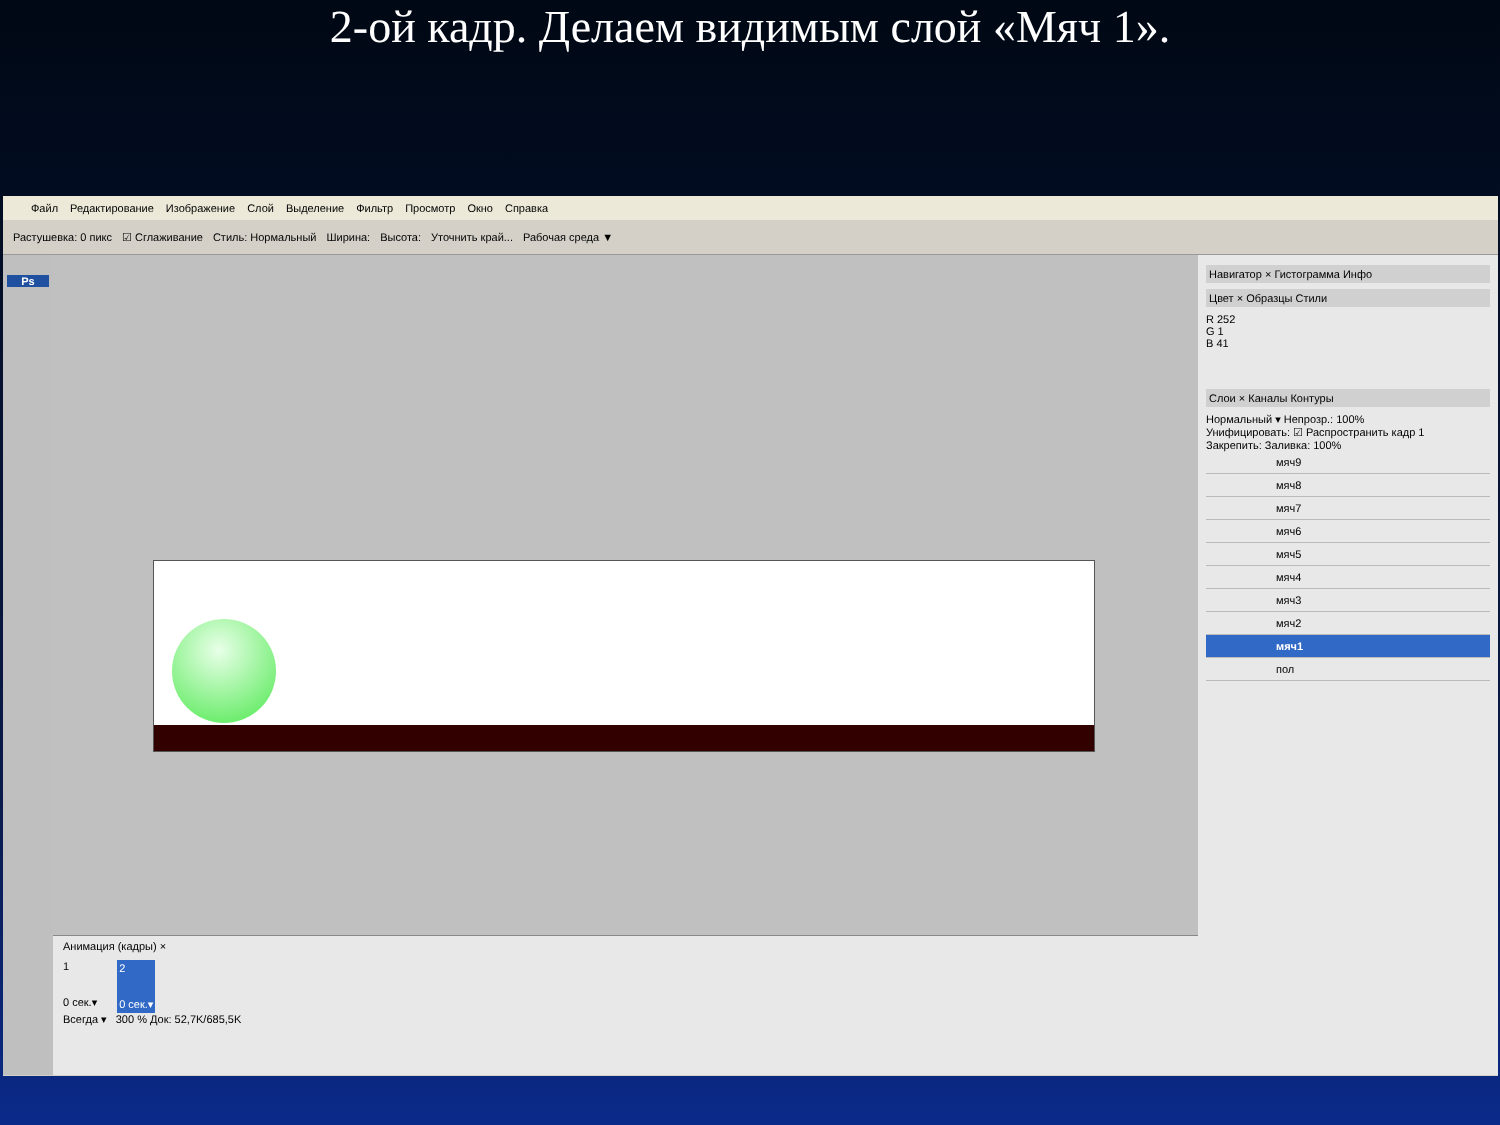2-ой кадр. Делаем видимым слой «Мяч 1».
Файл Редактирование Изображение Слой Выделение Фильтр Просмотр Окно Справка
Растушевка: 0 пикс ☑ Сглаживание Стиль: Нормальный Ширина: Высота: Уточнить край... Рабочая среда ▼
Ps
Анимация (кадры) ×
1
0 сек.▾
2
0 сек.▾
Всегда ▾ 300 % Док: 52,7K/685,5K
Навигатор × Гистограмма Инфо
Цвет × Образцы Стили
R 252
G 1
B 41
Слои × Каналы Контуры
Нормальный ▾ Непрозр.: 100%
Унифицировать: ☑ Распространить кадр 1
Закрепить: Заливка: 100%
мяч9
мяч8
мяч7
мяч6
мяч5
мяч4
мяч3
мяч2
мяч1
пол